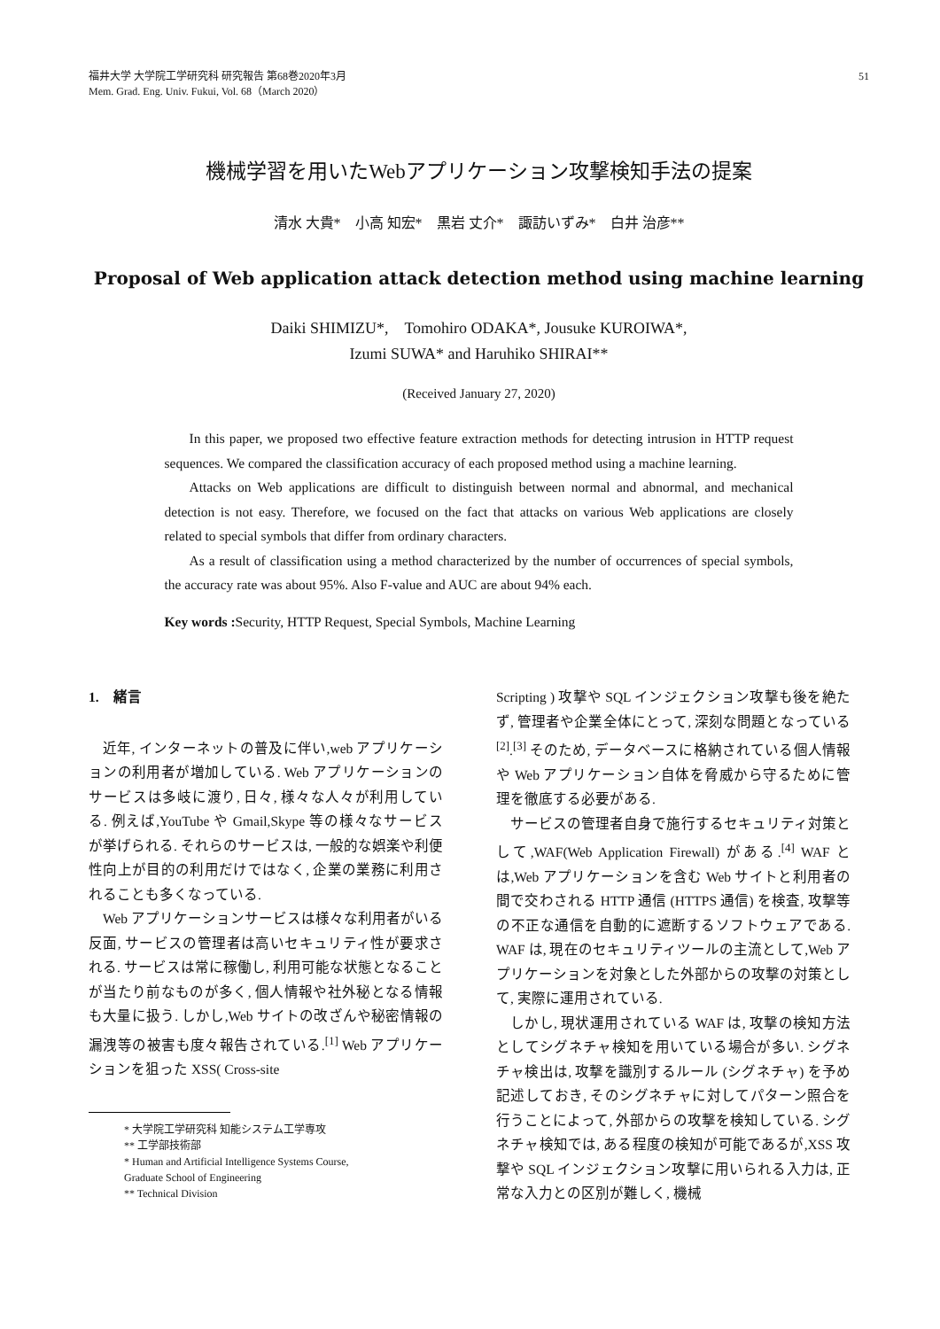福井大学 大学院工学研究科 研究報告 第68巻2020年3月
Mem. Grad. Eng. Univ. Fukui, Vol. 68（March 2020）
51
機械学習を用いたWebアプリケーション攻撃検知手法の提案
清水 大貴*　小高 知宏*　黒岩 丈介*　諏訪いずみ*　白井 治彦**
Proposal of Web application attack detection method using machine learning
Daiki SHIMIZU*,　Tomohiro ODAKA*, Jousuke KUROIWA*,
Izumi SUWA* and Haruhiko SHIRAI**
(Received January 27, 2020)
In this paper, we proposed two effective feature extraction methods for detecting intrusion in HTTP request sequences. We compared the classification accuracy of each proposed method using a machine learning.
Attacks on Web applications are difficult to distinguish between normal and abnormal, and mechanical detection is not easy. Therefore, we focused on the fact that attacks on various Web applications are closely related to special symbols that differ from ordinary characters.
As a result of classification using a method characterized by the number of occurrences of special symbols, the accuracy rate was about 95%. Also F-value and AUC are about 94% each.
Key words : Security, HTTP Request, Special Symbols, Machine Learning
1.　緒言
近年, インターネットの普及に伴い,web アプリケーションの利用者が増加している. Web アプリケーションのサービスは多岐に渡り, 日々, 様々な人々が利用している. 例えば,YouTube や Gmail,Skype 等の様々なサービスが挙げられる. それらのサービスは, 一般的な娯楽や利便性向上が目的の利用だけではなく, 企業の業務に利用されることも多くなっている.
Web アプリケーションサービスは様々な利用者がいる反面, サービスの管理者は高いセキュリティ性が要求される. サービスは常に稼働し, 利用可能な状態となることが当たり前なものが多く, 個人情報や社外秘となる情報も大量に扱う. しかし,Web サイトの改ざんや秘密情報の漏洩等の被害も度々報告されている.<sup>[1]</sup> Web アプリケーションを狙った XSS( Cross-site
* 大学院工学研究科 知能システム工学専攻
** 工学部技術部
* Human and Artificial Intelligence Systems Course,
Graduate School of Engineering
** Technical Division
Scripting ) 攻撃や SQL インジェクション攻撃も後を絶たず, 管理者や企業全体にとって, 深刻な問題となっている <sup>[2]</sup>.<sup>[3]</sup> そのため, データベースに格納されている個人情報や Web アプリケーション自体を脅威から守るために管理を徹底する必要がある.
サービスの管理者自身で施行するセキュリティ対策として,WAF(Web Application Firewall) がある.<sup>[4]</sup> WAF とは,Web アプリケーションを含む Web サイトと利用者の間で交わされる HTTP 通信 (HTTPS 通信) を検査, 攻撃等の不正な通信を自動的に遮断するソフトウェアである. WAF は, 現在のセキュリティツールの主流として,Web アプリケーションを対象とした外部からの攻撃の対策として, 実際に運用されている.
しかし, 現状運用されている WAF は, 攻撃の検知方法としてシグネチャ検知を用いている場合が多い. シグネチャ検出は, 攻撃を識別するルール (シグネチャ) を予め記述しておき, そのシグネチャに対してパターン照合を行うことによって, 外部からの攻撃を検知している. シグネチャ検知では, ある程度の検知が可能であるが,XSS 攻撃や SQL インジェクション攻撃に用いられる入力は, 正常な入力との区別が難しく, 機械